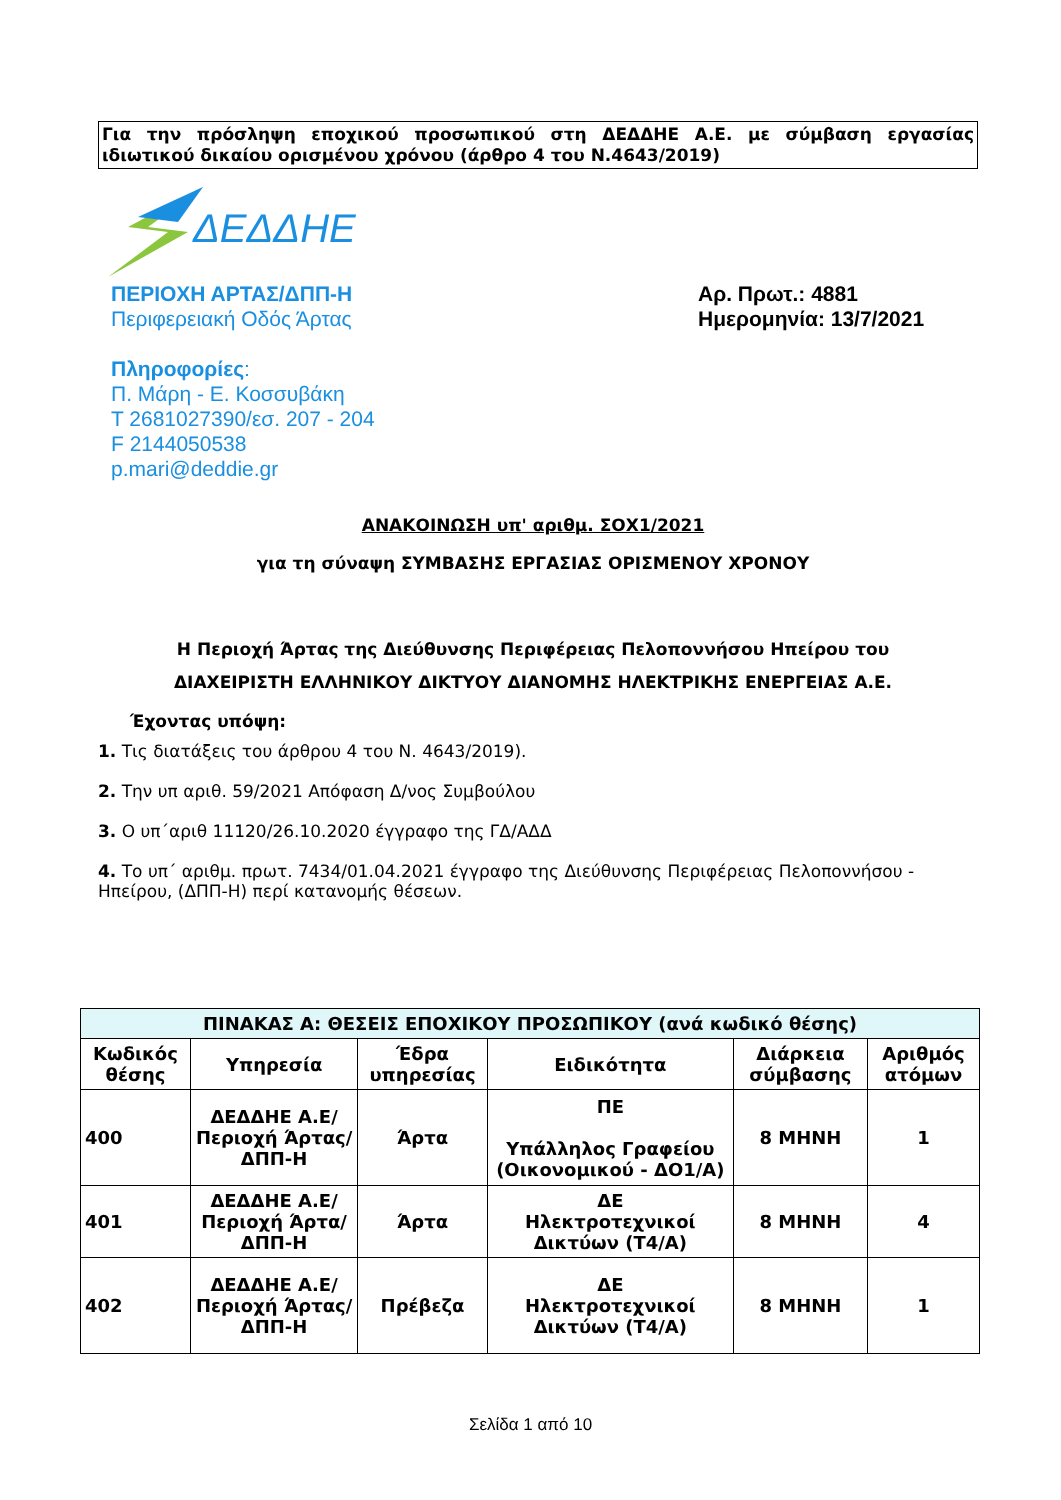Για την πρόσληψη εποχικού προσωπικού στη ΔΕΔΔΗΕ Α.Ε. με σύμβαση εργασίας ιδιωτικού δικαίου ορισμένου χρόνου (άρθρο 4 του Ν.4643/2019)
ΔΕΔΔΗΕ
ΠΕΡΙΟΧΗ ΑΡΤΑΣ/ΔΠΠ-Η
Περιφερειακή Οδός Άρτας
Πληροφορίες:
Π. Μάρη - Ε. Κοσσυβάκη
Τ 2681027390/εσ. 207 - 204
F 2144050538
p.mari@deddie.gr
Αρ. Πρωτ.: 4881
Ημερομηνία: 13/7/2021
ΑΝΑΚΟΙΝΩΣΗ υπ' αριθμ. ΣΟΧ1/2021
για τη σύναψη ΣΥΜΒΑΣΗΣ ΕΡΓΑΣΙΑΣ ΟΡΙΣΜΕΝΟΥ ΧΡΟΝΟΥ
Η Περιοχή Άρτας της Διεύθυνσης Περιφέρειας Πελοποννήσου Ηπείρου του
ΔΙΑΧΕΙΡΙΣΤΗ ΕΛΛΗΝΙΚΟΥ ΔΙΚΤΥΟΥ ΔΙΑΝΟΜΗΣ ΗΛΕΚΤΡΙΚΗΣ ΕΝΕΡΓΕΙΑΣ Α.Ε.
Έχοντας υπόψη:
1. Τις διατάξεις του άρθρου 4 του Ν. 4643/2019).
2. Την υπ αριθ. 59/2021 Απόφαση Δ/νος Συμβούλου
3. Ο υπ΄αριθ 11120/26.10.2020 έγγραφο της ΓΔ/ΑΔΔ
4. Το υπ΄ αριθμ. πρωτ. 7434/01.04.2021 έγγραφο της Διεύθυνσης Περιφέρειας Πελοποννήσου - Ηπείρου, (ΔΠΠ-Η) περί κατανομής θέσεων.
| ΠΙΝΑΚΑΣ Α: ΘΕΣΕΙΣ ΕΠΟΧΙΚΟΥ ΠΡΟΣΩΠΙΚΟΥ (ανά κωδικό θέσης) | | | | | |
| --- | --- | --- | --- | --- | --- |
| Κωδικός θέσης | Υπηρεσία | Έδρα υπηρεσίας | Ειδικότητα | Διάρκεια σύμβασης | Αριθμός ατόμων |
| 400 | ΔΕΔΔΗΕ Α.Ε/Περιοχή Άρτας/ΔΠΠ-Η | Άρτα | ΠΕ Υπάλληλος Γραφείου (Οικονομικού - ΔΟ1/Α) | 8 ΜΗΝΗ | 1 |
| 401 | ΔΕΔΔΗΕ Α.Ε/Περιοχή Άρτα/ΔΠΠ-Η | Άρτα | ΔΕ Ηλεκτροτεχνικοί Δικτύων (Τ4/Α) | 8 ΜΗΝΗ | 4 |
| 402 | ΔΕΔΔΗΕ Α.Ε/Περιοχή Άρτας/ΔΠΠ-Η | Πρέβεζα | ΔΕ Ηλεκτροτεχνικοί Δικτύων (Τ4/Α) | 8 ΜΗΝΗ | 1 |
Σελίδα 1 από 10